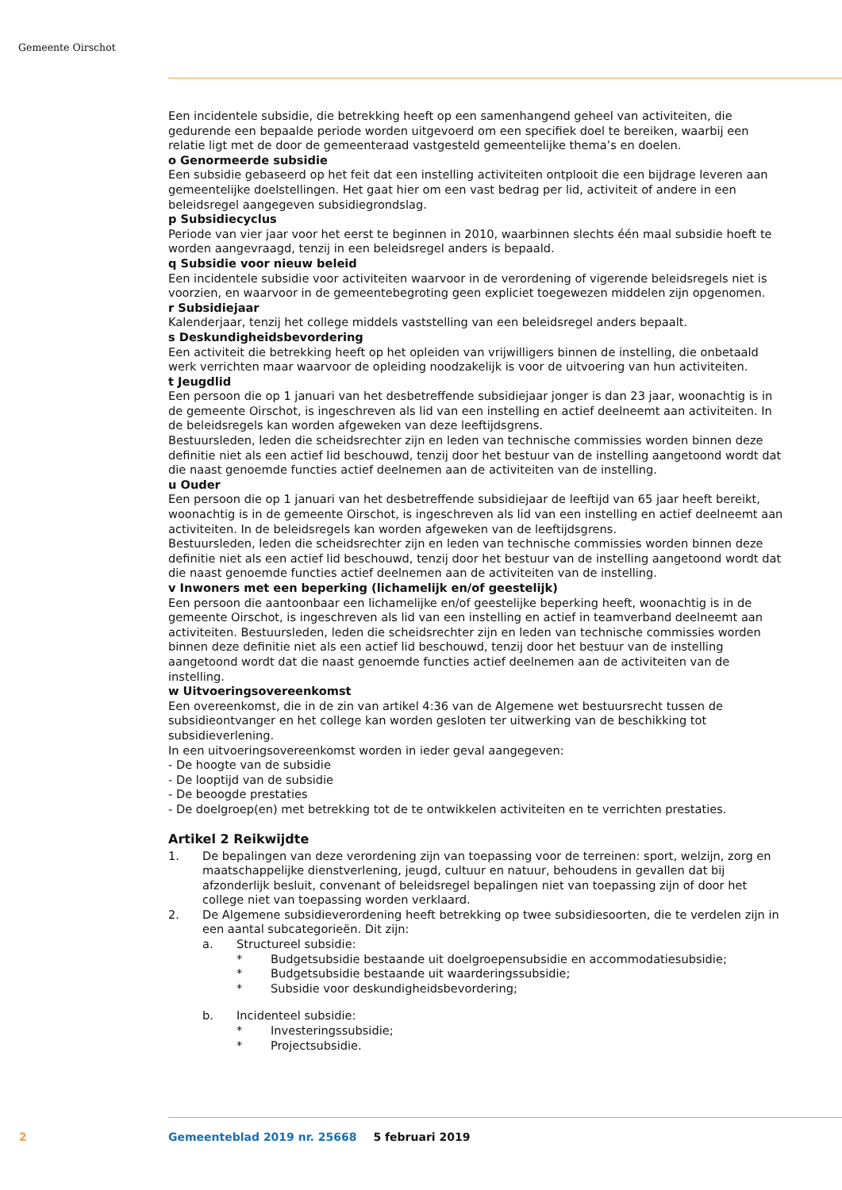Gemeente Oirschot
Een incidentele subsidie, die betrekking heeft op een samenhangend geheel van activiteiten, die gedurende een bepaalde periode worden uitgevoerd om een specifiek doel te bereiken, waarbij een relatie ligt met de door de gemeenteraad vastgesteld gemeentelijke thema’s en doelen.
o Genormeerde subsidie
Een subsidie gebaseerd op het feit dat een instelling activiteiten ontplooit die een bijdrage leveren aan gemeentelijke doelstellingen. Het gaat hier om een vast bedrag per lid, activiteit of andere in een beleidsregel aangegeven subsidiegrondslag.
p Subsidiecyclus
Periode van vier jaar voor het eerst te beginnen in 2010, waarbinnen slechts één maal subsidie hoeft te worden aangevraagd, tenzij in een beleidsregel anders is bepaald.
q Subsidie voor nieuw beleid
Een incidentele subsidie voor activiteiten waarvoor in de verordening of vigerende beleidsregels niet is voorzien, en waarvoor in de gemeentebegroting geen expliciet toegewezen middelen zijn opgenomen.
r Subsidiejaar
Kalenderjaar, tenzij het college middels vaststelling van een beleidsregel anders bepaalt.
s Deskundigheidsbevordering
Een activiteit die betrekking heeft op het opleiden van vrijwilligers binnen de instelling, die onbetaald werk verrichten maar waarvoor de opleiding noodzakelijk is voor de uitvoering van hun activiteiten.
t Jeugdlid
Een persoon die op 1 januari van het desbetreffende subsidiejaar jonger is dan 23 jaar, woonachtig is in de gemeente Oirschot, is ingeschreven als lid van een instelling en actief deelneemt aan activiteiten. In de beleidsregels kan worden afgeweken van deze leeftijdsgrens.
Bestuursleden, leden die scheidsrechter zijn en leden van technische commissies worden binnen deze definitie niet als een actief lid beschouwd, tenzij door het bestuur van de instelling aangetoond wordt dat die naast genoemde functies actief deelnemen aan de activiteiten van de instelling.
u Ouder
Een persoon die op 1 januari van het desbetreffende subsidiejaar de leeftijd van 65 jaar heeft bereikt, woonachtig is in de gemeente Oirschot, is ingeschreven als lid van een instelling en actief deelneemt aan activiteiten. In de beleidsregels kan worden afgeweken van de leeftijdsgrens.
Bestuursleden, leden die scheidsrechter zijn en leden van technische commissies worden binnen deze definitie niet als een actief lid beschouwd, tenzij door het bestuur van de instelling aangetoond wordt dat die naast genoemde functies actief deelnemen aan de activiteiten van de instelling.
v Inwoners met een beperking (lichamelijk en/of geestelijk)
Een persoon die aantoonbaar een lichamelijke en/of geestelijke beperking heeft, woonachtig is in de gemeente Oirschot, is ingeschreven als lid van een instelling en actief in teamverband deelneemt aan activiteiten. Bestuursleden, leden die scheidsrechter zijn en leden van technische commissies worden binnen deze definitie niet als een actief lid beschouwd, tenzij door het bestuur van de instelling aangetoond wordt dat die naast genoemde functies actief deelnemen aan de activiteiten van de instelling.
w Uitvoeringsovereenkomst
Een overeenkomst, die in de zin van artikel 4:36 van de Algemene wet bestuursrecht tussen de subsidieontvanger en het college kan worden gesloten ter uitwerking van de beschikking tot subsidieverlening.
In een uitvoeringsovereenkomst worden in ieder geval aangegeven:
- De hoogte van de subsidie
- De looptijd van de subsidie
- De beoogde prestaties
- De doelgroep(en) met betrekking tot de te ontwikkelen activiteiten en te verrichten prestaties.
Artikel 2 Reikwijdte
1. De bepalingen van deze verordening zijn van toepassing voor de terreinen: sport, welzijn, zorg en maatschappelijke dienstverlening, jeugd, cultuur en natuur, behoudens in gevallen dat bij afzonderlijk besluit, convenant of beleidsregel bepalingen niet van toepassing zijn of door het college niet van toepassing worden verklaard.
2. De Algemene subsidieverordening heeft betrekking op twee subsidiesoorten, die te verdelen zijn in een aantal subcategorieën. Dit zijn:
a. Structureel subsidie:
* Budgetsubsidie bestaande uit doelgroepensubsidie en accommodatiesubsidie;
* Budgetsubsidie bestaande uit waarderingssubsidie;
* Subsidie voor deskundigheidsbevordering;
b. Incidenteel subsidie:
* Investeringssubsidie;
* Projectsubsidie.
2
Gemeenteblad 2019 nr. 25668 5 februari 2019